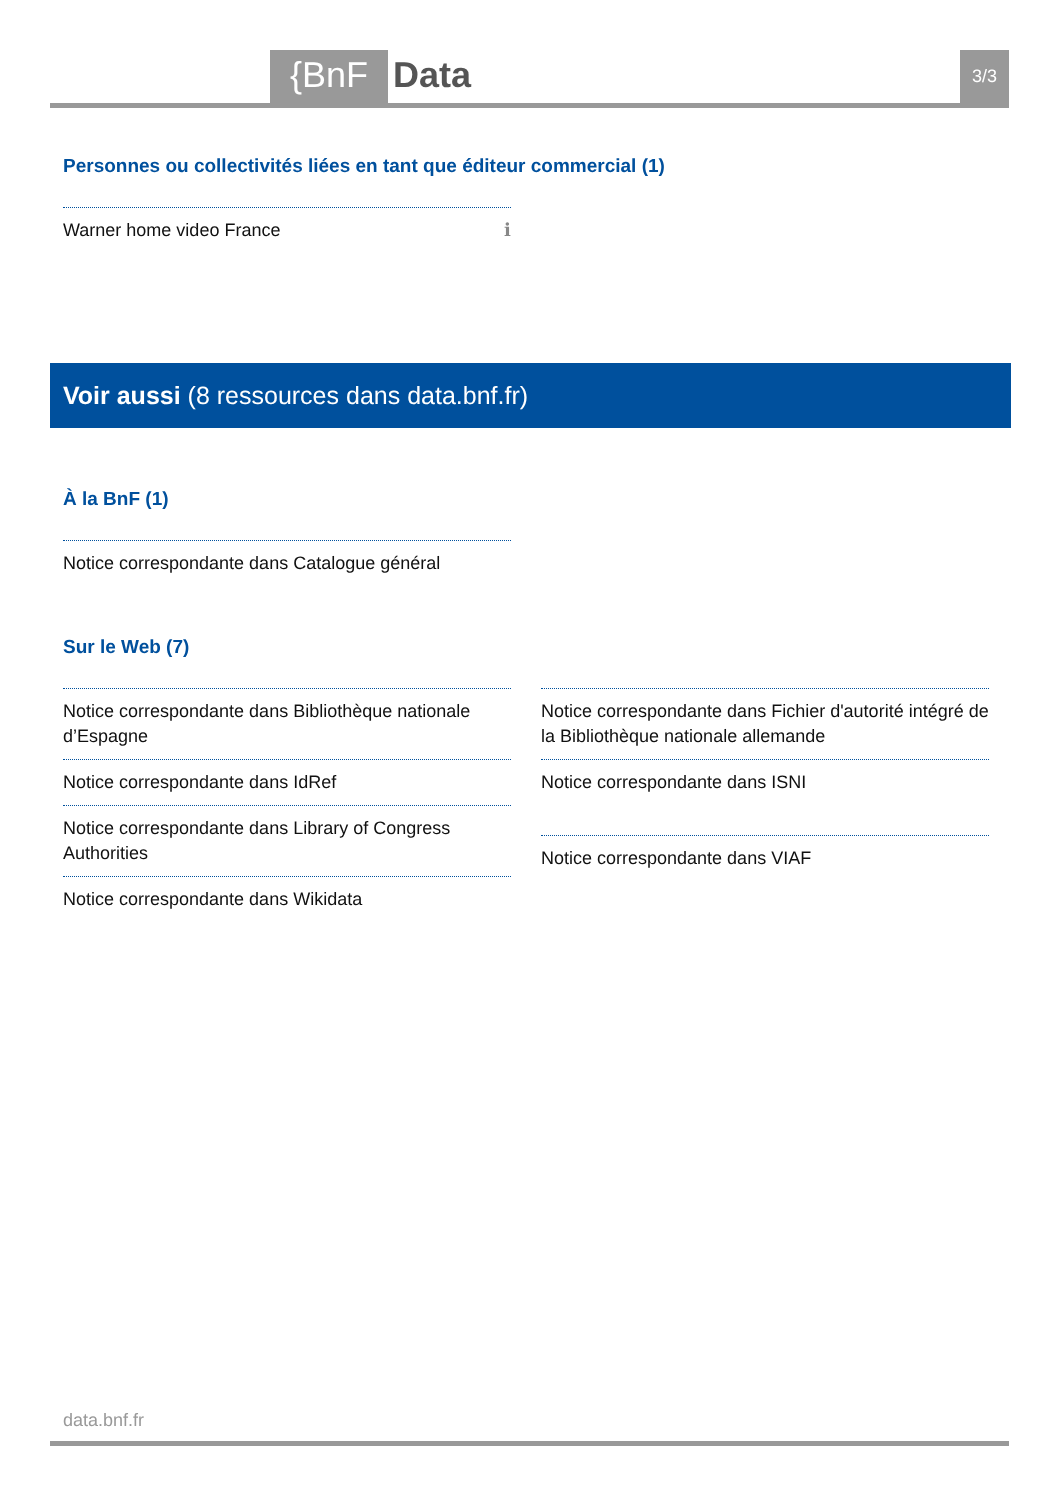{BnF Data 3/3
Personnes ou collectivités liées en tant que éditeur commercial (1)
Warner home video France ℹ
Voir aussi (8 ressources dans data.bnf.fr)
À la BnF (1)
Notice correspondante dans Catalogue général
Sur le Web (7)
Notice correspondante dans Bibliothèque nationale d’Espagne
Notice correspondante dans IdRef
Notice correspondante dans Library of Congress Authorities
Notice correspondante dans Wikidata
Notice correspondante dans Fichier d'autorité intégré de la Bibliothèque nationale allemande
Notice correspondante dans ISNI
Notice correspondante dans VIAF
data.bnf.fr